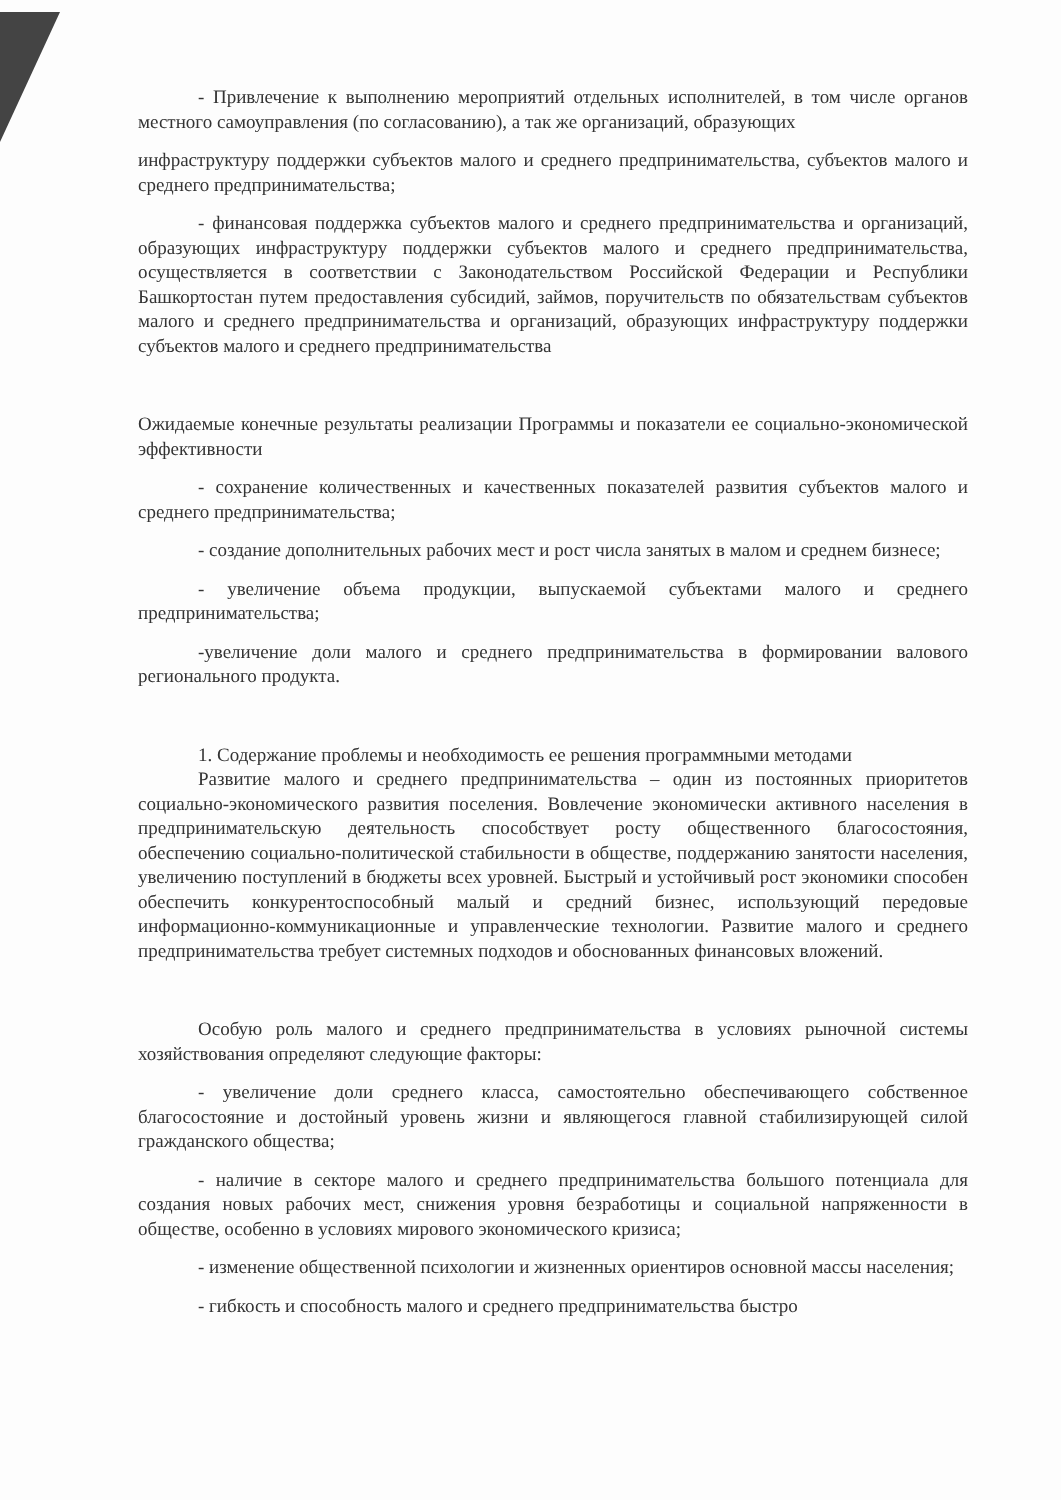- Привлечение к выполнению мероприятий отдельных исполнителей, в том числе органов местного самоуправления (по согласованию), а так же организаций, образующих
инфраструктуру поддержки субъектов малого и среднего предпринимательства, субъектов малого и среднего предпринимательства;
- финансовая поддержка субъектов малого и среднего предпринимательства и организаций, образующих инфраструктуру поддержки субъектов малого и среднего предпринимательства, осуществляется в соответствии с Законодательством Российской Федерации и Республики Башкортостан путем предоставления субсидий, займов, поручительств по обязательствам субъектов малого и среднего предпринимательства и организаций, образующих инфраструктуру поддержки субъектов малого и среднего предпринимательства
Ожидаемые конечные результаты реализации Программы и показатели ее социально-экономической эффективности
- сохранение количественных и качественных показателей развития субъектов малого и среднего предпринимательства;
- создание дополнительных рабочих мест и рост числа занятых в малом и среднем бизнесе;
- увеличение объема продукции, выпускаемой субъектами малого и среднего предпринимательства;
-увеличение доли малого и среднего предпринимательства в формировании валового регионального продукта.
1. Содержание проблемы и необходимость ее решения программными методами
Развитие малого и среднего предпринимательства – один из постоянных приоритетов социально-экономического развития поселения. Вовлечение экономически активного населения в предпринимательскую деятельность способствует росту общественного благосостояния, обеспечению социально-политической стабильности в обществе, поддержанию занятости населения, увеличению поступлений в бюджеты всех уровней. Быстрый и устойчивый рост экономики способен обеспечить конкурентоспособный малый и средний бизнес, использующий передовые информационно-коммуникационные и управленческие технологии. Развитие малого и среднего предпринимательства требует системных подходов и обоснованных финансовых вложений.
Особую роль малого и среднего предпринимательства в условиях рыночной системы хозяйствования определяют следующие факторы:
- увеличение доли среднего класса, самостоятельно обеспечивающего собственное благосостояние и достойный уровень жизни и являющегося главной стабилизирующей силой гражданского общества;
- наличие в секторе малого и среднего предпринимательства большого потенциала для создания новых рабочих мест, снижения уровня безработицы и социальной напряженности в обществе, особенно в условиях мирового экономического кризиса;
- изменение общественной психологии и жизненных ориентиров основной массы населения;
- гибкость и способность малого и среднего предпринимательства быстро